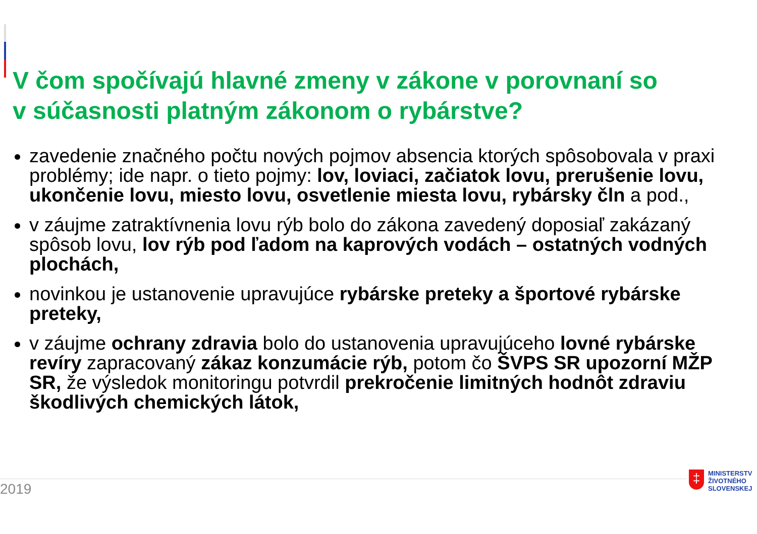V čom spočívajú hlavné zmeny v zákone v porovnaní so
v súčasnosti platným zákonom o rybárstve?
zavedenie značného počtu nových pojmov absencia ktorých spôsobovala v praxi problémy; ide napr. o tieto pojmy: lov, loviaci, začiatok lovu, prerušenie lovu, ukončenie lovu, miesto lovu, osvetlenie miesta lovu, rybársky čln a pod.,
v záujme zatraktívnenia lovu rýb bolo do zákona zavedený doposiaľ zakázaný spôsob lovu, lov rýb pod ľadom na kaprových vodách – ostatných vodných plochách,
novinkou je ustanovenie upravujúce rybárske preteky a športové rybárske preteky,
v záujme ochrany zdravia bolo do ustanovenia upravujúceho lovné rybárske revíry zapracovaný zákaz konzumácie rýb, potom čo ŠVPS SR upozorní MŽP SR, že výsledok monitoringu potvrdil prekročenie limitných hodnôt zdraviu škodlivých chemických látok,
2019
‡
MINISTERSTV
ŽIVOTNÉHO
SLOVENSKEJ